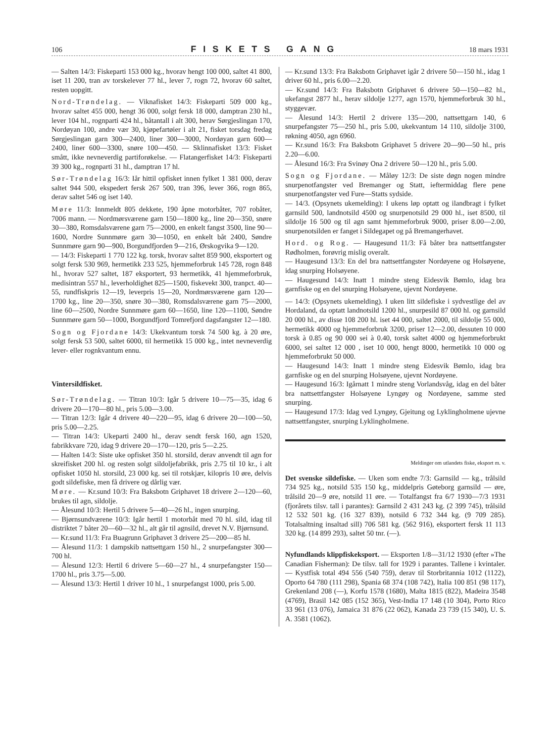106 FISKETS GANG 18 mars 1931
— Salten 14/3: Fiskeparti 153 000 kg., hvorav hengt 100 000, saltet 41 800, iset 11 200, tran av torskelever 77 hl., lever 7, rogn 72, hvorav 60 saltet, resten uopgitt.
Nord-Trøndelag. — Viknafisket 14/3: Fiskeparti 509 000 kg., hvorav saltet 455 000, hengt 36 000, solgt fersk 18 000, damptran 230 hl., lever 104 hl., rognparti 424 hl., båtantall i alt 300, herav Sørgjeslingan 170, Nordøyan 100, andre vær 30, kjøpefartøier i alt 21, fisket torsdag fredag Sørgjeslingan garn 300—2400, liner 300—3000, Nordøyan garn 600—2400, liner 600—3300, snøre 100—450. — Sklinnafisket 13/3: Fisket smått, ikke nevneverdig partiforøkelse. — Flatangerfisket 14/3: Fiskeparti 39 300 kg., rognparti 31 hl., damptran 17 hl.
Sør-Trøndelag 16/3: Iår hittil opfisket innen fylket 1 381 000, derav saltet 944 500, ekspedert fersk 267 500, tran 396, lever 366, rogn 865, derav saltet 546 og iset 140.
Møre 11/3: Innmeldt 805 dekkete, 190 åpne motorbåter, 707 robåter, 7006 mann. — Nordmørsværene garn 150—1800 kg., line 20—350, snøre 30—380, Romsdalsværene garn 75—2000, en enkelt fangst 3500, line 90—1600, Nordre Sunnmøre garn 30—1050, en enkelt båt 2400, Søndre Sunnmøre garn 90—900, Borgundfjorden 9—216, Ørskogvika 9—120.
— 14/3: Fiskeparti 1 770 122 kg. torsk, hvorav saltet 859 900, eksportert og solgt fersk 530 969, hermetikk 233 525, hjemmeforbruk 145 728, rogn 848 hl., hvorav 527 saltet, 187 eksportert, 93 hermetikk, 41 hjemmeforbruk, medisintran 557 hl., leverholdighet 825—1500, fiskevekt 300, tranpct. 40—55, rundfiskpris 12—19, leverpris 15—20, Nordmørsværene garn 120—1700 kg., line 20—350, snøre 30—380, Romsdalsværene garn 75—2000, line 60—2500, Nordre Sunnmøre garn 60—1650, line 120—1100, Søndre Sunnmøre garn 50—1000, Borgundfjord Tomrefjord dagsfangster 12—180.
Sogn og Fjordane 14/3: Ukekvantum torsk 74 500 kg. à 20 øre, solgt fersk 53 500, saltet 6000, til hermetikk 15 000 kg., intet nevneverdig lever- eller rognkvantum ennu.
Vintersildfisket.
Sør-Trøndelag. — Titran 10/3: Igår 5 drivere 10—75—35, idag 6 drivere 20—170—80 hl., pris 5.00—3.00.
— Titran 12/3: Igår 4 drivere 40—220—95, idag 6 drivere 20—100—50, pris 5.00—2.25.
— Titran 14/3: Ukeparti 2400 hl., derav sendt fersk 160, agn 1520, fabrikkvare 720, idag 9 drivere 20—170—120, pris 5—2.25.
— Halten 14/3: Siste uke opfisket 350 hl. storsild, derav anvendt til agn for skreifisket 200 hl. og resten solgt sildoljefabrikk, pris 2.75 til 10 kr., i alt opfisket 1050 hl. storsild, 23 000 kg. sei til rotskjær, kilopris 10 øre, delvis godt sildefiske, men få drivere og dårlig vær.
Møre. — Kr.sund 10/3: Fra Baksbotn Griphavet 18 drivere 2—120—60, brukes til agn, sildolje.
— Ålesund 10/3: Hertil 5 drivere 5—40—26 hl., ingen snurping.
— Bjørnsundværene 10/3: Igår hertil 1 motorbåt med 70 hl. sild, idag til distriktet 7 båter 20—60—32 hl., alt går til agnsild, drevet N.V. Bjørnsund.
— Kr.sund 11/3: Fra Buagrunn Griphavet 3 drivere 25—200—85 hl.
— Ålesund 11/3: 1 dampskib nattsettgarn 150 hl., 2 snurpefangster 300—700 hl.
— Ålesund 12/3: Hertil 6 drivere 5—60—27 hl., 4 snurpefangster 150—1700 hl., pris 3.75—5.00.
— Ålesund 13/3: Hertil 1 driver 10 hl., 1 snurpefangst 1000, pris 5.00.
— Kr.sund 13/3: Fra Baksbotn Griphavet igår 2 drivere 50—150 hl., idag 1 driver 60 hl., pris 6.00—2.20.
— Kr.sund 14/3: Fra Baksbotn Griphavet 6 drivere 50—150—82 hl., ukefangst 2877 hl., herav sildolje 1277, agn 1570, hjemmeforbruk 30 hl., styggevær.
— Ålesund 14/3: Hertil 2 drivere 135—200, nattsettgarn 140, 6 snurpefangster 75—250 hl., pris 5.00, ukekvantum 14 110, sildolje 3100, røkning 4050, agn 6960.
— Kr.sund 16/3: Fra Baksbotn Griphavet 5 drivere 20—90—50 hl., pris 2.20—6.00.
— Ålesund 16/3: Fra Svinøy Ona 2 drivere 50—120 hl., pris 5.00.
Sogn og Fjordane. — Måløy 12/3: De siste døgn nogen mindre snurpenotfangster ved Bremanger og Statt, ieftermiddag flere pene snurpenotfangster ved Fure—Statts sydside.
— 14/3. (Opsynets ukemelding): I ukens løp optatt og ilandbragt i fylket garnsild 500, landnotsild 4500 og snurpenotsild 29 000 hl., iset 8500, til sildolje 16 500 og til agn samt hjemmeforbruk 9000, priser 8.00—2.00, snurpenotsilden er fanget i Sildegapet og på Bremangerhavet.
Hord. og Rog. — Haugesund 11/3: Få båter bra nattsettfangster Rødholmen, forøvrig mislig overalt.
— Haugesund 13/3: En del bra nattsettfangster Nordøyene og Holsøyene, idag snurping Holsøyene.
— Haugesund 14/3: Inatt 1 mindre steng Eidesvik Bømlo, idag bra garnfiske og en del snurping Holsøyene, ujevnt Nordøyene.
— 14/3: (Opsynets ukemelding). I uken litt sildefiske i sydvestlige del av Hordaland, da optatt landnotsild 1200 hl., snurpesild 87 000 hl. og garnsild 20 000 hl., av disse 108 200 hl. iset 44 000, saltet 2000, til sildolje 55 000, hermetikk 4000 og hjemmeforbruk 3200, priser 12—2.00, dessuten 10 000 torsk à 0.85 og 90 000 sei à 0.40, torsk saltet 4000 og hjemmeforbrukt 6000, sei saltet 12 000 , iset 10 000, hengt 8000, hermetikk 10 000 og hjemmeforbrukt 50 000.
— Haugesund 14/3: Inatt 1 mindre steng Eidesvik Bømlo, idag bra garnfiske og en del snurping Holsøyene, ujevnt Nordøyene.
— Haugesund 16/3: Igårnatt 1 mindre steng Vorlandsvåg, idag en del båter bra nattsettfangster Holsøyene Lyngøy og Nordøyene, samme sted snurping.
— Haugesund 17/3: Idag ved Lyngøy, Gjeitung og Lyklingholmene ujevne nattsettfangster, snurping Lyklingholmene.
Meldinger om utlandets fiske, eksport m. v.
Det svenske sildefiske. — Uken som endte 7/3: Garnsild — kg., trålsild 734 925 kg., notsild 535 150 kg., middelpris Gøteborg garnsild — øre, trålsild 20—9 øre, notsild 11 øre. — Totalfangst fra 6/7 1930—7/3 1931 (fjorårets tilsv. tall i parantes): Garnsild 2 431 243 kg. (2 399 745), trålsild 12 532 501 kg. (16 327 839), notsild 6 732 344 kg. (9 709 285). Totalsaltning insaltad sill) 706 581 kg. (562 916), eksportert fersk 11 113 320 kg. (14 899 293), saltet 50 tnr. (—).
Nyfundlands klippfiskeksport. — Eksporten 1/8—31/12 1930 (efter »The Canadian Fisherman): De tilsv. tall for 1929 i parantes. Tallene i kvintaler. — Kystfisk total 494 556 (540 759), derav til Storbritannia 1012 (1122), Oporto 64 780 (111 298), Spania 68 374 (108 742), Italia 100 851 (98 117), Grekenland 208 (—), Korfu 1578 (1680), Malta 1815 (822), Madeira 3548 (4769), Brasil 142 085 (152 365), Vest-India 17 148 (10 304), Porto Rico 33 961 (13 076), Jamaica 31 876 (22 062), Kanada 23 739 (15 340), U. S. A. 3581 (1062).